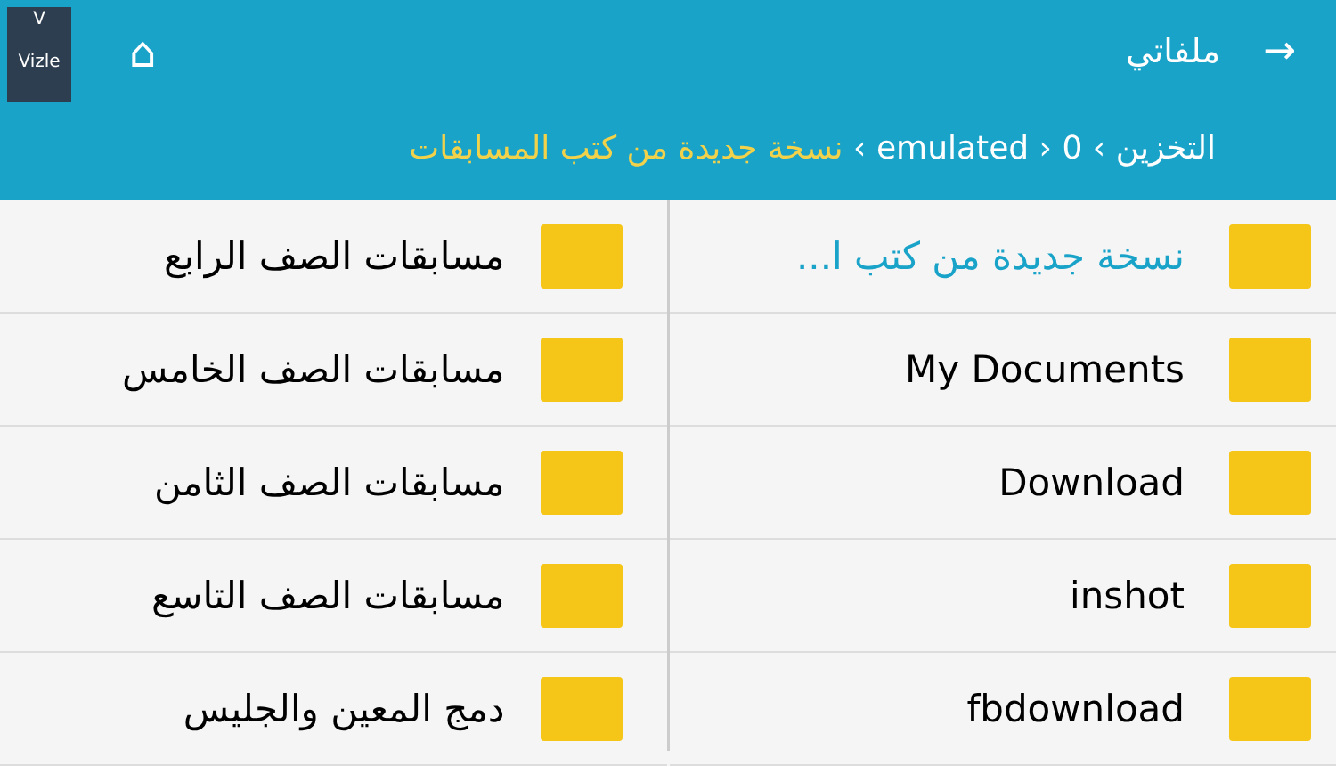V
Vizle
⌂ → ملفاتي
التخزين › emulated › 0 › نسخة جديدة من كتب المسابقات
نسخة جديدة من كتب ا...
My Documents
Download
inshot
fbdownload
مسابقات الصف الرابع
مسابقات الصف الخامس
مسابقات الصف الثامن
مسابقات الصف التاسع
دمج المعين والجليس